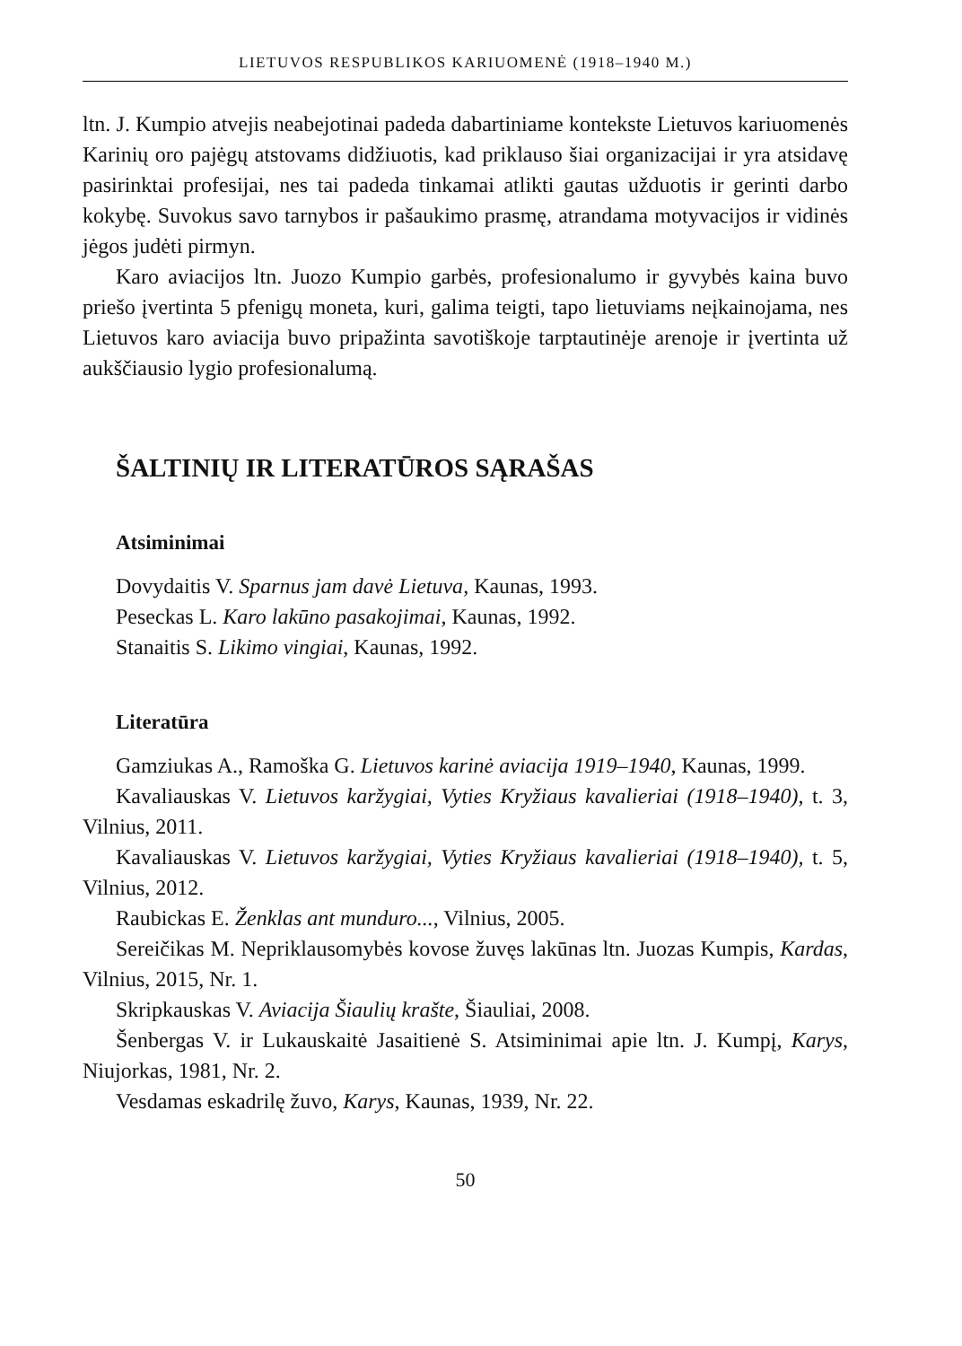LIETUVOS RESPUBLIKOS KARIUOMENĖ (1918–1940 M.)
ltn. J. Kumpio atvejis neabejotinai padeda dabartiniame kontekste Lietuvos kariuomenės Karinių oro pajėgų atstovams didžiuotis, kad priklauso šiai organizacijai ir yra atsidavę pasirinktai profesijai, nes tai padeda tinkamai atlikti gautas užduotis ir gerinti darbo kokybę. Suvokus savo tarnybos ir pašaukimo prasmę, atrandama motyvacijos ir vidinės jėgos judėti pirmyn.
Karo aviacijos ltn. Juozo Kumpio garbės, profesionalumo ir gyvybės kaina buvo priešo įvertinta 5 pfenigų moneta, kuri, galima teigti, tapo lietuviams neįkainojama, nes Lietuvos karo aviacija buvo pripažinta savotiškoje tarptautinėje arenoje ir įvertinta už aukščiausio lygio profesionalumą.
ŠALTINIŲ IR LITERATŪROS SĄRAŠAS
Atsiminimai
Dovydaitis V. Sparnus jam davė Lietuva, Kaunas, 1993.
Peseckas L. Karo lakūno pasakojimai, Kaunas, 1992.
Stanaitis S. Likimo vingiai, Kaunas, 1992.
Literatūra
Gamziukas A., Ramoška G. Lietuvos karinė aviacija 1919–1940, Kaunas, 1999.
Kavaliauskas V. Lietuvos karžygiai, Vyties Kryžiaus kavalieriai (1918–1940), t. 3, Vilnius, 2011.
Kavaliauskas V. Lietuvos karžygiai, Vyties Kryžiaus kavalieriai (1918–1940), t. 5, Vilnius, 2012.
Raubickas E. Ženklas ant munduro..., Vilnius, 2005.
Sereičikas M. Nepriklausomybės kovose žuvęs lakūnas ltn. Juozas Kumpis, Kardas, Vilnius, 2015, Nr. 1.
Skripkauskas V. Aviacija Šiaulių krašte, Šiauliai, 2008.
Šenbergas V. ir Lukauskaitė Jasaitienė S. Atsiminimai apie ltn. J. Kumpį, Karys, Niujorkas, 1981, Nr. 2.
Vesdamas eskadrilę žuvo, Karys, Kaunas, 1939, Nr. 22.
50